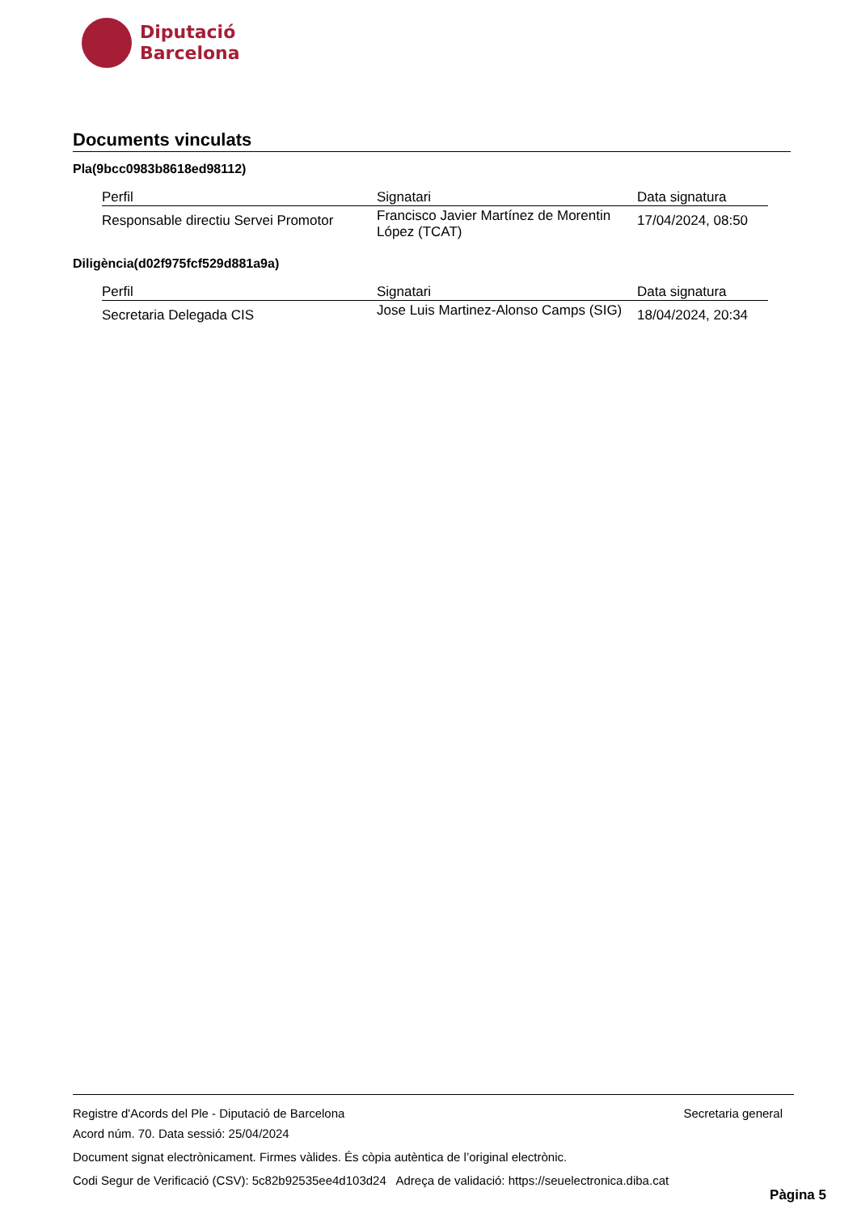Diputació
Barcelona
Documents vinculats
Pla(9bcc0983b8618ed98112)
| Perfil | Signatari | Data signatura |
| --- | --- | --- |
| Responsable directiu Servei Promotor | Francisco Javier Martínez de Morentin López (TCAT) | 17/04/2024, 08:50 |
Diligència(d02f975fcf529d881a9a)
| Perfil | Signatari | Data signatura |
| --- | --- | --- |
| Secretaria Delegada CIS | Jose Luis Martinez-Alonso Camps (SIG) | 18/04/2024, 20:34 |
Registre d'Acords del Ple - Diputació de Barcelona Secretaria general
Acord núm. 70. Data sessió: 25/04/2024
Document signat electrònicament. Firmes vàlides. És còpia autèntica de l’original electrònic.
Codi Segur de Verificació (CSV): 5c82b92535ee4d103d24 Adreça de validació: https://seuelectronica.diba.cat
Pàgina 5